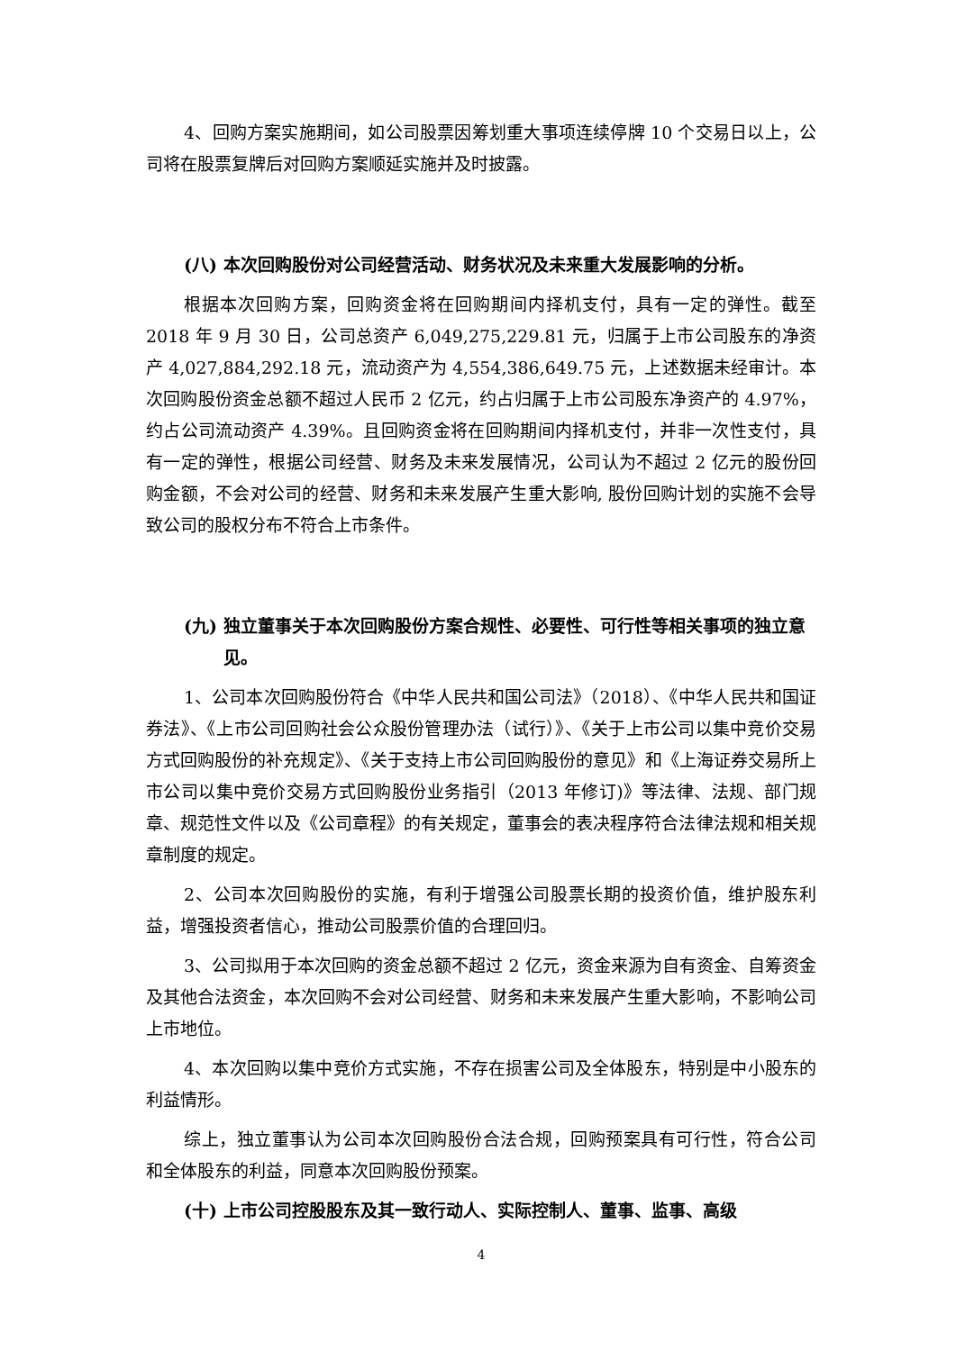4、回购方案实施期间，如公司股票因筹划重大事项连续停牌 10 个交易日以上，公司将在股票复牌后对回购方案顺延实施并及时披露。
(八) 本次回购股份对公司经营活动、财务状况及未来重大发展影响的分析。
根据本次回购方案，回购资金将在回购期间内择机支付，具有一定的弹性。截至 2018 年 9 月 30 日，公司总资产 6,049,275,229.81 元，归属于上市公司股东的净资产 4,027,884,292.18 元，流动资产为 4,554,386,649.75 元，上述数据未经审计。本次回购股份资金总额不超过人民币 2 亿元，约占归属于上市公司股东净资产的 4.97%，约占公司流动资产 4.39%。且回购资金将在回购期间内择机支付，并非一次性支付，具有一定的弹性，根据公司经营、财务及未来发展情况，公司认为不超过 2 亿元的股份回购金额，不会对公司的经营、财务和未来发展产生重大影响, 股份回购计划的实施不会导致公司的股权分布不符合上市条件。
(九) 独立董事关于本次回购股份方案合规性、必要性、可行性等相关事项的独立意见。
1、公司本次回购股份符合《中华人民共和国公司法》（2018）、《中华人民共和国证券法》、《上市公司回购社会公众股份管理办法（试行）》、《关于上市公司以集中竞价交易方式回购股份的补充规定》、《关于支持上市公司回购股份的意见》和《上海证券交易所上市公司以集中竞价交易方式回购股份业务指引（2013 年修订)》等法律、法规、部门规章、规范性文件以及《公司章程》的有关规定，董事会的表决程序符合法律法规和相关规章制度的规定。
2、公司本次回购股份的实施，有利于增强公司股票长期的投资价值，维护股东利益，增强投资者信心，推动公司股票价值的合理回归。
3、公司拟用于本次回购的资金总额不超过 2 亿元，资金来源为自有资金、自筹资金及其他合法资金，本次回购不会对公司经营、财务和未来发展产生重大影响，不影响公司上市地位。
4、本次回购以集中竞价方式实施，不存在损害公司及全体股东，特别是中小股东的利益情形。
综上，独立董事认为公司本次回购股份合法合规，回购预案具有可行性，符合公司和全体股东的利益，同意本次回购股份预案。
(十) 上市公司控股股东及其一致行动人、实际控制人、董事、监事、高级
4